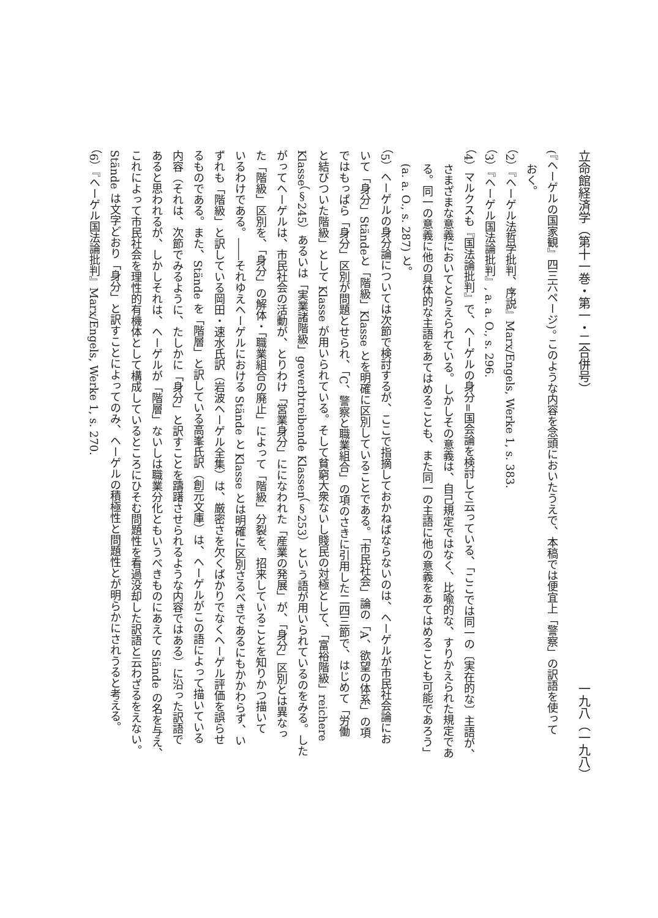立命館経済学（第十一巻・第一・二合併号） 一九八（一九八）
(『ヘーゲルの国家観』四三六ページ)。 このような内容を念頭においたうえで、本稿では便宜上「警察」の訳語を使って
おく。
（2）『ヘーゲル法哲学批判、序説』Marx/Engels, Werke 1, s. 383.
（3）『ヘーゲル国法論批判』, a. a. O., s. 296.
（4）マルクスも『国法論批判』で、ヘーゲルの身分=国会論を検討して云っている、「ここでは同一の〔実在的な〕主語が、
さまざまな意義においてとらえられている。しかしその意義は、自己規定ではなく、比喩的な、すりかえられた規定であ
る。同一の意義に他の具体的な主語をあてはめることも、また同一の主語に他の意義をあてはめることも可能であろう」
(a. a. O., s. 287) と。
（5）ヘーゲルの身分論については次節で検討するが、ここで指摘しておかねばならないのは、ヘーゲルが市民社会論にお
いて「身分」Ständeと「階級」Klasse とを明確に区別していることである。「市民社会」論の「A、欲望の体系」の項
ではもっぱら「身分」区別が問題とせられ、「C、警察と職業組合」の項のさきに引用した二四三節で、はじめて「労働
と結びついた階級」として Klasse が用いられている。そして貧窮大衆ないし賤民の対極として、「富裕階級」reichere
Klasse（§245）あるいは「実業諸階級」gewerbtreibende Klassen（§253）という語が用いられているのをみる。した
がってヘーゲルは、市民社会の活動が、とりわけ「営業身分」にになわれた「産業の発展」が、「身分」区別とは異なっ
た「階級」区別を、「身分」の解体・「職業組合の廃止」によって「階級」分裂を、招来していることを知りかつ描いて
いるわけである。――それゆえヘーゲルにおける Stände と Klasse とは明確に区別さるべきであるにもかかわらず、い
ずれも「階級」と訳している岡田・速水氏訳（岩波ヘーゲル全集）は、厳密さを欠くばかりでなくヘーゲル評価を誤らせ
るものである。また、Stände を「階層」と訳している高峯氏訳（創元文庫）は、ヘーゲルがこの語によって描いている
内容（それは、次節でみるように、たしかに「身分」と訳すことを躊躇させられるような内容ではある）に沿った訳語で
あると思われるが、しかしそれは、ヘーゲルが「階層」ないしは職業分化ともいうべきものにあえて Stände の名を与え、
これによって市民社会を理性的有機体として構成しているところにひそむ問題性を看過没却した訳語と云わざるをえない。
Stände は文字どおり「身分」と訳すことによってのみ、ヘーゲルの積極性と問題性とが明らかにされうると考える。
（6）『ヘーゲル国法論批判』Marx/Engels, Werke 1, s. 270.